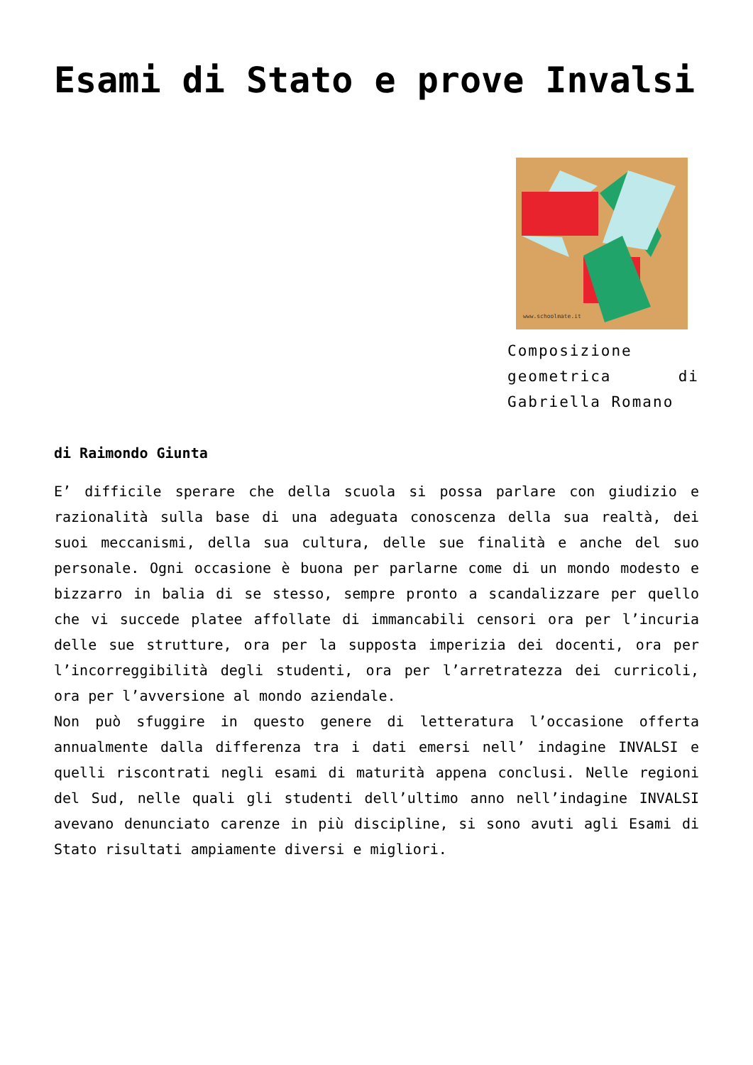Esami di Stato e prove Invalsi
www.schoolmate.it
Composizione geometrica di Gabriella Romano
di Raimondo Giunta
E’ difficile sperare che della scuola si possa parlare con giudizio e razionalità sulla base di una adeguata conoscenza della sua realtà, dei suoi meccanismi, della sua cultura, delle sue finalità e anche del suo personale. Ogni occasione è buona per parlarne come di un mondo modesto e bizzarro in balia di se stesso, sempre pronto a scandalizzare per quello che vi succede platee affollate di immancabili censori ora per l’incuria delle sue strutture, ora per la supposta imperizia dei docenti, ora per l’incorreggibilità degli studenti, ora per l’arretratezza dei curricoli, ora per l’avversione al mondo aziendale.
Non può sfuggire in questo genere di letteratura l’occasione offerta annualmente dalla differenza tra i dati emersi nell’ indagine INVALSI e quelli riscontrati negli esami di maturità appena conclusi. Nelle regioni del Sud, nelle quali gli studenti dell’ultimo anno nell’indagine INVALSI avevano denunciato carenze in più discipline, si sono avuti agli Esami di Stato risultati ampiamente diversi e migliori.